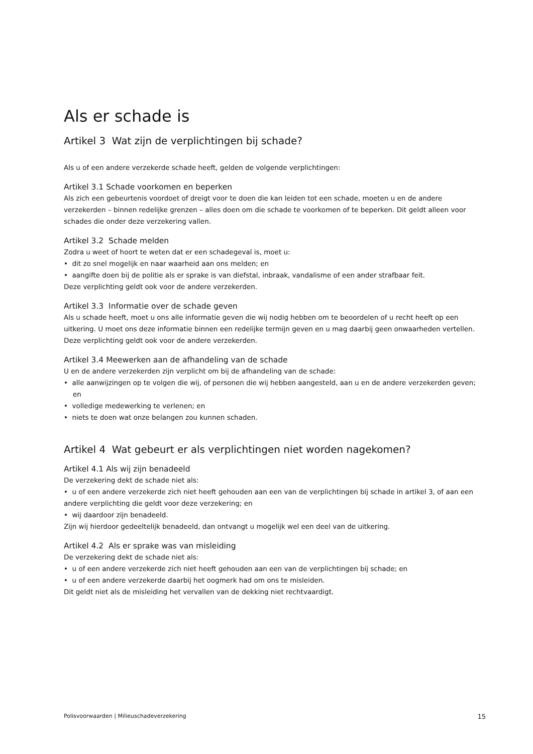Als er schade is
Artikel 3 Wat zijn de verplichtingen bij schade?
Als u of een andere verzekerde schade heeft, gelden de volgende verplichtingen:
Artikel 3.1 Schade voorkomen en beperken
Als zich een gebeurtenis voordoet of dreigt voor te doen die kan leiden tot een schade, moeten u en de andere verzekerden – binnen redelijke grenzen – alles doen om die schade te voorkomen of te beperken. Dit geldt alleen voor schades die onder deze verzekering vallen.
Artikel 3.2 Schade melden
Zodra u weet of hoort te weten dat er een schadegeval is, moet u:
• dit zo snel mogelijk en naar waarheid aan ons melden; en
• aangifte doen bij de politie als er sprake is van diefstal, inbraak, vandalisme of een ander strafbaar feit.
Deze verplichting geldt ook voor de andere verzekerden.
Artikel 3.3 Informatie over de schade geven
Als u schade heeft, moet u ons alle informatie geven die wij nodig hebben om te beoordelen of u recht heeft op een uitkering. U moet ons deze informatie binnen een redelijke termijn geven en u mag daarbij geen onwaarheden vertellen. Deze verplichting geldt ook voor de andere verzekerden.
Artikel 3.4 Meewerken aan de afhandeling van de schade
U en de andere verzekerden zijn verplicht om bij de afhandeling van de schade:
• alle aanwijzingen op te volgen die wij, of personen die wij hebben aangesteld, aan u en de andere verzekerden geven; en
• volledige medewerking te verlenen; en
• niets te doen wat onze belangen zou kunnen schaden.
Artikel 4 Wat gebeurt er als verplichtingen niet worden nagekomen?
Artikel 4.1 Als wij zijn benadeeld
De verzekering dekt de schade niet als:
• u of een andere verzekerde zich niet heeft gehouden aan een van de verplichtingen bij schade in artikel 3, of aan een andere verplichting die geldt voor deze verzekering; en
• wij daardoor zijn benadeeld.
Zijn wij hierdoor gedeeltelijk benadeeld, dan ontvangt u mogelijk wel een deel van de uitkering.
Artikel 4.2 Als er sprake was van misleiding
De verzekering dekt de schade niet als:
• u of een andere verzekerde zich niet heeft gehouden aan een van de verplichtingen bij schade; en
• u of een andere verzekerde daarbij het oogmerk had om ons te misleiden.
Dit geldt niet als de misleiding het vervallen van de dekking niet rechtvaardigt.
Polisvoorwaarden | Milieuschadeverzekering 15